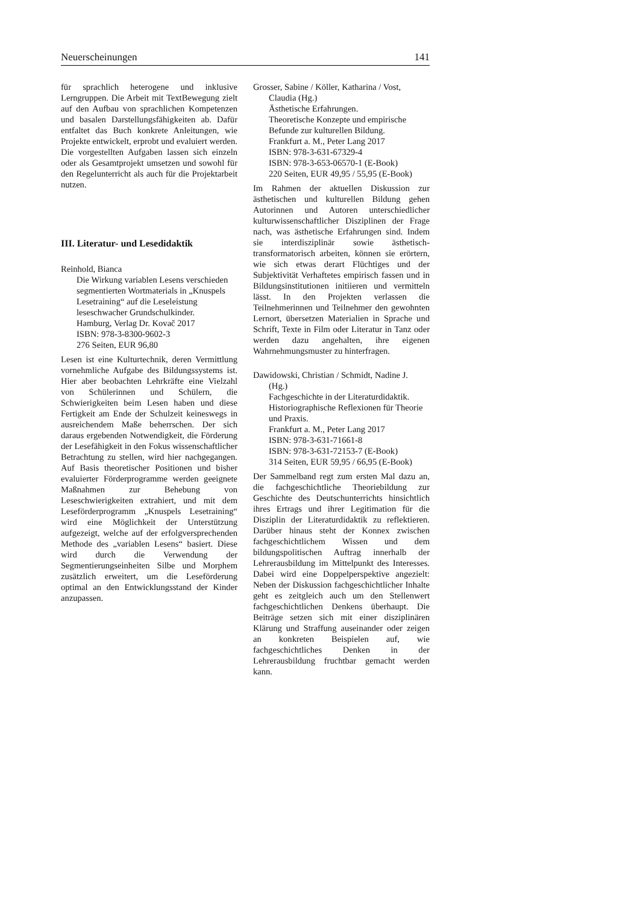Neuerscheinungen 141
für sprachlich heterogene und inklusive Lerngruppen. Die Arbeit mit TextBewegung zielt auf den Aufbau von sprachlichen Kompetenzen und basalen Darstellungsfähigkeiten ab. Dafür entfaltet das Buch konkrete Anleitungen, wie Projekte entwickelt, erprobt und evaluiert werden. Die vorgestellten Aufgaben lassen sich einzeln oder als Gesamtprojekt umsetzen und sowohl für den Regelunterricht als auch für die Projektarbeit nutzen.
III. Literatur- und Lesedidaktik
Reinhold, Bianca
Die Wirkung variablen Lesens verschieden segmentierten Wortmaterials in „Knuspels Lesetraining“ auf die Leseleistung leseschwacher Grundschulkinder.
Hamburg, Verlag Dr. Kovač 2017
ISBN: 978-3-8300-9602-3
276 Seiten, EUR 96,80
Lesen ist eine Kulturtechnik, deren Vermittlung vornehmliche Aufgabe des Bildungssystems ist. Hier aber beobachten Lehrkräfte eine Vielzahl von Schülerinnen und Schülern, die Schwierigkeiten beim Lesen haben und diese Fertigkeit am Ende der Schulzeit keineswegs in ausreichendem Maße beherrschen. Der sich daraus ergebenden Notwendigkeit, die Förderung der Lesefähigkeit in den Fokus wissenschaftlicher Betrachtung zu stellen, wird hier nachgegangen. Auf Basis theoretischer Positionen und bisher evaluierter Förderprogramme werden geeignete Maßnahmen zur Behebung von Leseschwierigkeiten extrahiert, und mit dem Leseförderprogramm „Knuspels Lesetraining“ wird eine Möglichkeit der Unterstützung aufgezeigt, welche auf der erfolgversprechenden Methode des „variablen Lesens“ basiert. Diese wird durch die Verwendung der Segmentierungseinheiten Silbe und Morphem zusätzlich erweitert, um die Leseförderung optimal an den Entwicklungsstand der Kinder anzupassen.
Grosser, Sabine / Köller, Katharina / Vost,
Claudia (Hg.)
Ästhetische Erfahrungen.
Theoretische Konzepte und empirische Befunde zur kulturellen Bildung.
Frankfurt a. M., Peter Lang 2017
ISBN: 978-3-631-67329-4
ISBN: 978-3-653-06570-1 (E-Book)
220 Seiten, EUR 49,95 / 55,95 (E-Book)
Im Rahmen der aktuellen Diskussion zur ästhetischen und kulturellen Bildung gehen Autorinnen und Autoren unterschiedlicher kulturwissenschaftlicher Disziplinen der Frage nach, was ästhetische Erfahrungen sind. Indem sie interdisziplinär sowie ästhetisch-transformatorisch arbeiten, können sie erörtern, wie sich etwas derart Flüchtiges und der Subjektivität Verhaftetes empirisch fassen und in Bildungsinstitutionen initiieren und vermitteln lässt. In den Projekten verlassen die Teilnehmerinnen und Teilnehmer den gewohnten Lernort, übersetzen Materialien in Sprache und Schrift, Texte in Film oder Literatur in Tanz oder werden dazu angehalten, ihre eigenen Wahrnehmungsmuster zu hinterfragen.
Dawidowski, Christian / Schmidt, Nadine J.
(Hg.)
Fachgeschichte in der Literaturdidaktik.
Historiographische Reflexionen für Theorie und Praxis.
Frankfurt a. M., Peter Lang 2017
ISBN: 978-3-631-71661-8
ISBN: 978-3-631-72153-7 (E-Book)
314 Seiten, EUR 59,95 / 66,95 (E-Book)
Der Sammelband regt zum ersten Mal dazu an, die fachgeschichtliche Theoriebildung zur Geschichte des Deutschunterrichts hinsichtlich ihres Ertrags und ihrer Legitimation für die Disziplin der Literaturdidaktik zu reflektieren. Darüber hinaus steht der Konnex zwischen fachgeschichtlichem Wissen und dem bildungspolitischen Auftrag innerhalb der Lehrerausbildung im Mittelpunkt des Interesses. Dabei wird eine Doppelperspektive angezielt: Neben der Diskussion fachgeschichtlicher Inhalte geht es zeitgleich auch um den Stellenwert fachgeschichtlichen Denkens überhaupt. Die Beiträge setzen sich mit einer disziplinären Klärung und Straffung auseinander oder zeigen an konkreten Beispielen auf, wie fachgeschichtliches Denken in der Lehrerausbildung fruchtbar gemacht werden kann.